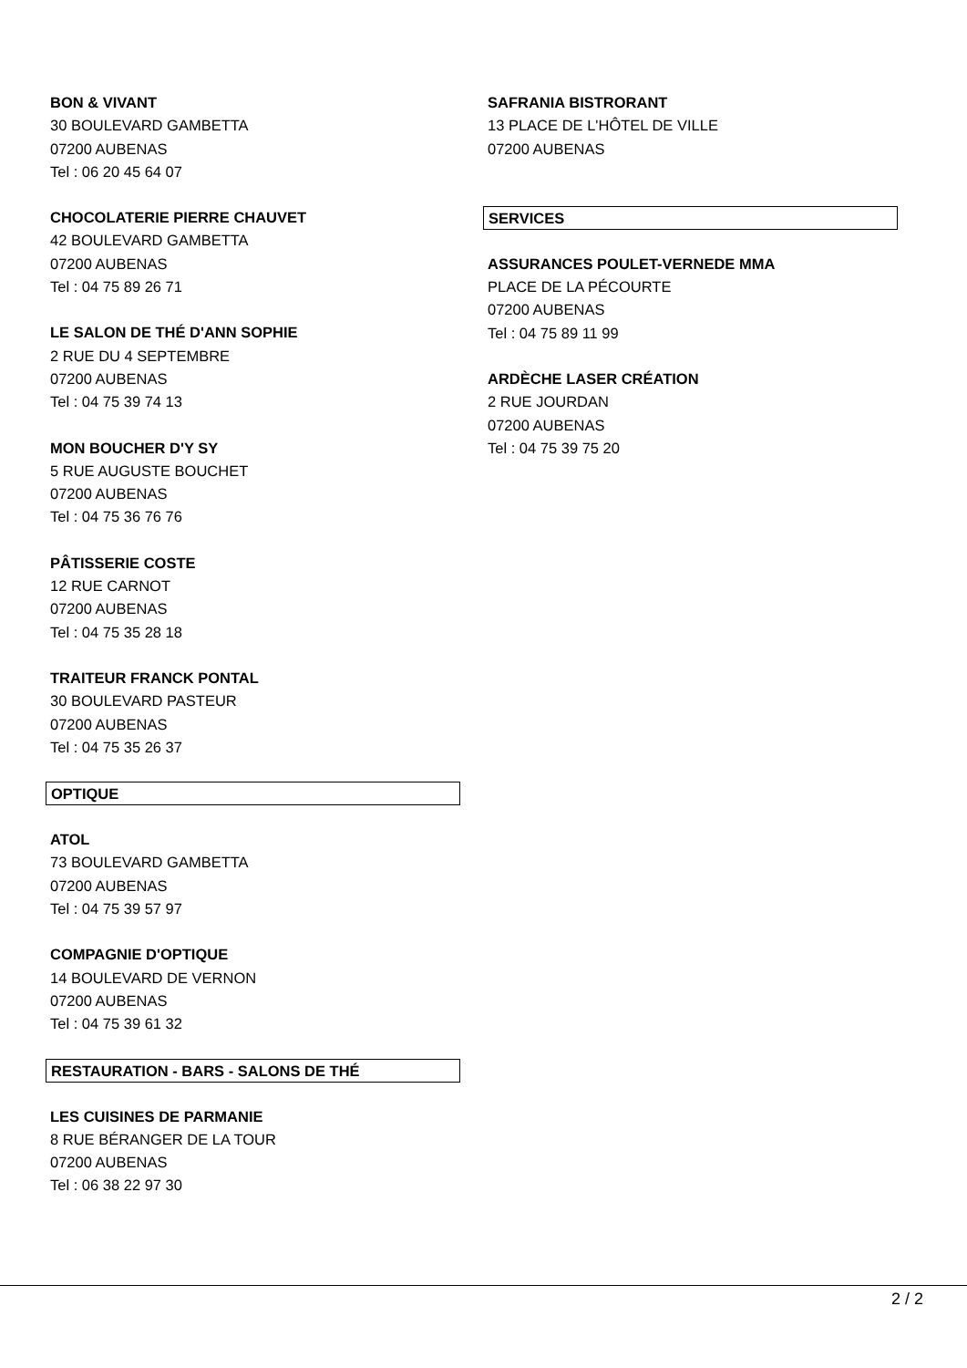BON & VIVANT
30 BOULEVARD GAMBETTA
07200 AUBENAS
Tel : 06 20 45 64 07
CHOCOLATERIE PIERRE CHAUVET
42 BOULEVARD GAMBETTA
07200 AUBENAS
Tel : 04 75 89 26 71
LE SALON DE THÉ D'ANN SOPHIE
2 RUE DU 4 SEPTEMBRE
07200 AUBENAS
Tel : 04 75 39 74 13
MON BOUCHER D'Y SY
5 RUE AUGUSTE BOUCHET
07200 AUBENAS
Tel : 04 75 36 76 76
PÂTISSERIE COSTE
12 RUE CARNOT
07200 AUBENAS
Tel : 04 75 35 28 18
TRAITEUR FRANCK PONTAL
30 BOULEVARD PASTEUR
07200 AUBENAS
Tel : 04 75 35 26 37
OPTIQUE
ATOL
73 BOULEVARD GAMBETTA
07200 AUBENAS
Tel : 04 75 39 57 97
COMPAGNIE D'OPTIQUE
14 BOULEVARD DE VERNON
07200 AUBENAS
Tel : 04 75 39 61 32
RESTAURATION - BARS - SALONS DE THÉ
LES CUISINES DE PARMANIE
8 RUE BÉRANGER DE LA TOUR
07200 AUBENAS
Tel : 06 38 22 97 30
SAFRANIA BISTRORANT
13 PLACE DE L'HÔTEL DE VILLE
07200 AUBENAS
SERVICES
ASSURANCES POULET-VERNEDE MMA
PLACE DE LA PÉCOURTE
07200 AUBENAS
Tel : 04 75 89 11 99
ARDÈCHE LASER CRÉATION
2 RUE JOURDAN
07200 AUBENAS
Tel : 04 75 39 75 20
2 / 2